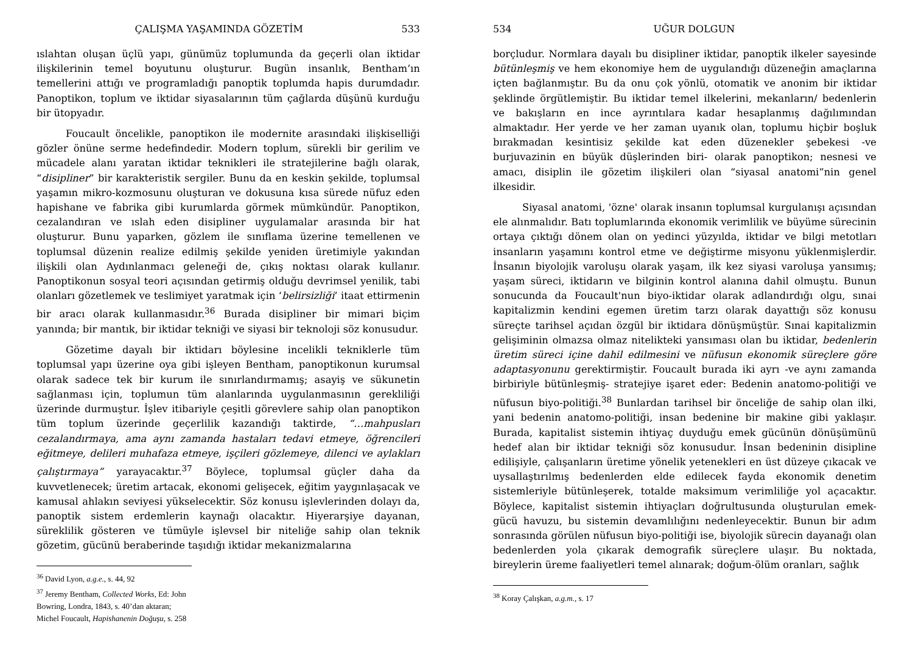ÇALIŞMA YAŞAMINDA GÖZETİM 533
ıslahtan oluşan üçlü yapı, günümüz toplumunda da geçerli olan iktidar ilişkilerinin temel boyutunu oluşturur. Bugün insanlık, Bentham’ın temellerini attığı ve programladığı panoptik toplumda hapis durumdadır. Panoptikon, toplum ve iktidar siyasalarının tüm çağlarda düşünü kurduğu bir ütopyadır.
Foucault öncelikle, panoptikon ile modernite arasındaki ilişkiselliği gözler önüne serme hedefindedir. Modern toplum, sürekli bir gerilim ve mücadele alanı yaratan iktidar teknikleri ile stratejilerine bağlı olarak, “disipliner” bir karakteristik sergiler. Bunu da en keskin şekilde, toplumsal yaşamın mikro-kozmosunu oluşturan ve dokusuna kısa sürede nüfuz eden hapishane ve fabrika gibi kurumlarda görmek mümkündür. Panoptikon, cezalandıran ve ıslah eden disipliner uygulamalar arasında bir hat oluşturur. Bunu yaparken, gözlem ile sınıflama üzerine temellenen ve toplumsal düzenin realize edilmiş şekilde yeniden üretimiyle yakından ilişkili olan Aydınlanmacı geleneği de, çıkış noktası olarak kullanır. Panoptikonun sosyal teori açısından getirmiş olduğu devrimsel yenilik, tabi olanları gözetlemek ve teslimiyet yaratmak için ‘belirsizliği’ itaat ettirmenin bir aracı olarak kullanmasıdır.<sup>36</sup> Burada disipliner bir mimari biçim yanında; bir mantık, bir iktidar tekniği ve siyasi bir teknoloji söz konusudur.
Gözetime dayalı bir iktidarı böylesine incelikli tekniklerle tüm toplumsal yapı üzerine oya gibi işleyen Bentham, panoptikonun kurumsal olarak sadece tek bir kurum ile sınırlandırmamış; asayiş ve sükunetin sağlanması için, toplumun tüm alanlarında uygulanmasının gerekliliği üzerinde durmuştur. İşlev itibariyle çeşitli görevlere sahip olan panoptikon tüm toplum üzerinde geçerlilik kazandığı taktirde, “…mahpusları cezalandırmaya, ama aynı zamanda hastaları tedavi etmeye, öğrencileri eğitmeye, delileri muhafaza etmeye, işçileri gözlemeye, dilenci ve aylakları çalıştırmaya” yarayacaktır.<sup>37</sup> Böylece, toplumsal güçler daha da kuvvetlenecek; üretim artacak, ekonomi gelişecek, eğitim yaygınlaşacak ve kamusal ahlakın seviyesi yükselecektir. Söz konusu işlevlerinden dolayı da, panoptik sistem erdemlerin kaynağı olacaktır. Hiyerarşiye dayanan, süreklilik gösteren ve tümüyle işlevsel bir niteliğe sahip olan teknik gözetim, gücünü beraberinde taşıdığı iktidar mekanizmalarına
<sup>36</sup> David Lyon, a.g.e., s. 44, 92
<sup>37</sup> Jeremy Bentham, Collected Works, Ed: John Bowring, Londra, 1843, s. 40’dan aktaran; Michel Foucault, Hapishanenin Doğuşu, s. 258
534 UĞUR DOLGUN
borçludur. Normlara dayalı bu disipliner iktidar, panoptik ilkeler sayesinde bütünleşmiş ve hem ekonomiye hem de uygulandığı düzeneğin amaçlarına içten bağlanmıştır. Bu da onu çok yönlü, otomatik ve anonim bir iktidar şeklinde örgütlemiştir. Bu iktidar temel ilkelerini, mekanların/ bedenlerin ve bakışların en ince ayrıntılara kadar hesaplanmış dağılımından almaktadır. Her yerde ve her zaman uyanık olan, toplumu hiçbir boşluk bırakmadan kesintisiz şekilde kat eden düzenekler şebekesi -ve burjuvazinin en büyük düşlerinden biri- olarak panoptikon; nesnesi ve amacı, disiplin ile gözetim ilişkileri olan “siyasal anatomi”nin genel ilkesidir.
Siyasal anatomi, 'özne' olarak insanın toplumsal kurgulanışı açısından ele alınmalıdır. Batı toplumlarında ekonomik verimlilik ve büyüme sürecinin ortaya çıktığı dönem olan on yedinci yüzyılda, iktidar ve bilgi metotları insanların yaşamını kontrol etme ve değiştirme misyonu yüklenmişlerdir. İnsanın biyolojik varoluşu olarak yaşam, ilk kez siyasi varoluşa yansımış; yaşam süreci, iktidarın ve bilginin kontrol alanına dahil olmuştu. Bunun sonucunda da Foucault'nun biyo-iktidar olarak adlandırdığı olgu, sınai kapitalizmin kendini egemen üretim tarzı olarak dayattığı söz konusu süreçte tarihsel açıdan özgül bir iktidara dönüşmüştür. Sınai kapitalizmin gelişiminin olmazsa olmaz nitelikteki yansıması olan bu iktidar, bedenlerin üretim süreci içine dahil edilmesini ve nüfusun ekonomik süreçlere göre adaptasyonunu gerektirmiştir. Foucault burada iki ayrı -ve aynı zamanda birbiriyle bütünleşmiş- stratejiye işaret eder: Bedenin anatomo-politiği ve nüfusun biyo-politiği.<sup>38</sup> Bunlardan tarihsel bir önceliğe de sahip olan ilki, yani bedenin anatomo-politiği, insan bedenine bir makine gibi yaklaşır. Burada, kapitalist sistemin ihtiyaç duyduğu emek gücünün dönüşümünü hedef alan bir iktidar tekniği söz konusudur. İnsan bedeninin disipline edilişiyle, çalışanların üretime yönelik yetenekleri en üst düzeye çıkacak ve uysallaştırılmış bedenlerden elde edilecek fayda ekonomik denetim sistemleriyle bütünleşerek, totalde maksimum verimliliğe yol açacaktır. Böylece, kapitalist sistemin ihtiyaçları doğrultusunda oluşturulan emek-gücü havuzu, bu sistemin devamlılığını nedenleyecektir. Bunun bir adım sonrasında görülen nüfusun biyo-politiği ise, biyolojik sürecin dayanağı olan bedenlerden yola çıkarak demografik süreçlere ulaşır. Bu noktada, bireylerin üreme faaliyetleri temel alınarak; doğum-ölüm oranları, sağlık
<sup>38</sup> Koray Çalışkan, a.g.m., s. 17